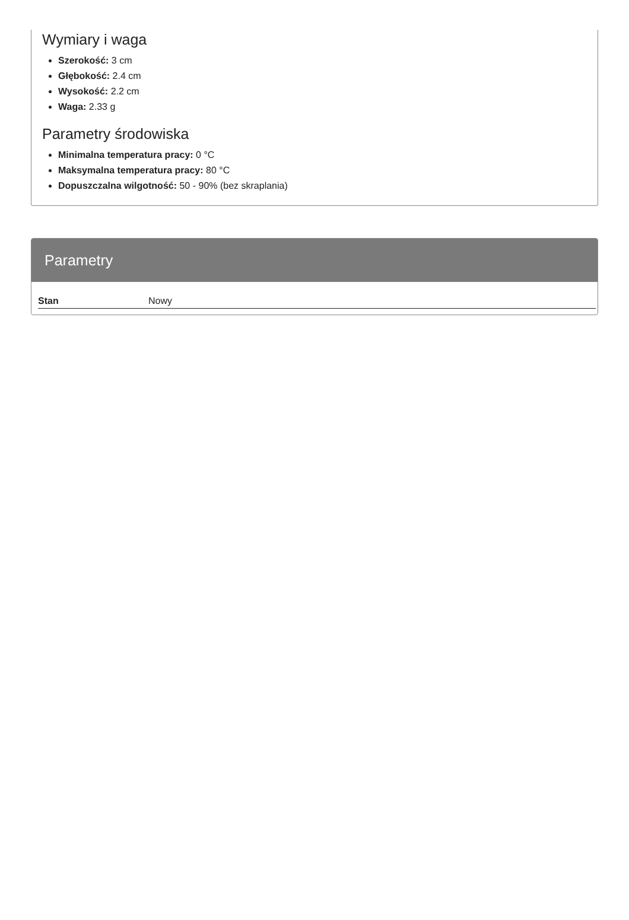Wymiary i waga
Szerokość: 3 cm
Głębokość: 2.4 cm
Wysokość: 2.2 cm
Waga: 2.33 g
Parametry środowiska
Minimalna temperatura pracy: 0 °C
Maksymalna temperatura pracy: 80 °C
Dopuszczalna wilgotność: 50 - 90% (bez skraplania)
Parametry
| Stan | Nowy |